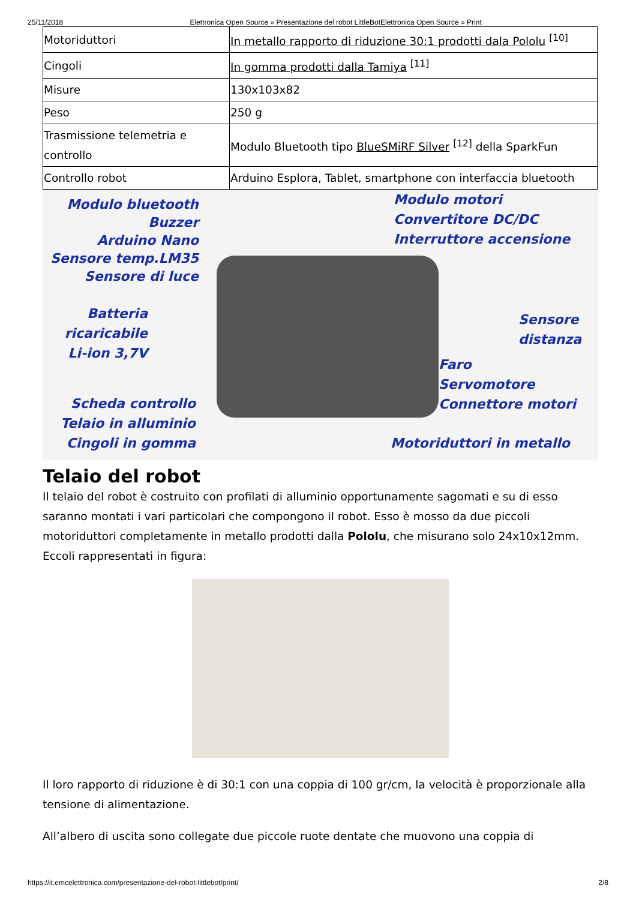25/11/2018 Elettronica Open Source » Presentazione del robot LittleBotElettronica Open Source » Print
| Motoriduttori | In metallo rapporto di riduzione 30:1 prodotti dala Pololu <sup>[10]</sup> |
| Cingoli | In gomma prodotti dalla Tamiya <sup>[11]</sup> |
| Misure | 130x103x82 |
| Peso | 250 g |
| Trasmissione telemetria e controllo | Modulo Bluetooth tipo BlueSMiRF Silver <sup>[12]</sup> della SparkFun |
| Controllo robot | Arduino Esplora, Tablet, smartphone con interfaccia bluetooth |
Modulo bluetooth
Buzzer
Arduino Nano
Sensore temp.LM35
Sensore di luce
Batteria
ricaricabile
Li-ion 3,7V
Scheda controllo
Telaio in alluminio
Cingoli in gomma
Modulo motori
Convertitore DC/DC
Interruttore accensione
Sensore
distanza
Faro
Servomotore
Connettore motori
Motoriduttori in metallo
Telaio del robot
Il telaio del robot è costruito con profilati di alluminio opportunamente sagomati e su di esso saranno montati i vari particolari che compongono il robot. Esso è mosso da due piccoli motoriduttori completamente in metallo prodotti dalla Pololu, che misurano solo 24x10x12mm. Eccoli rappresentati in figura:
Il loro rapporto di riduzione è di 30:1 con una coppia di 100 gr/cm, la velocità è proporzionale alla tensione di alimentazione.
All’albero di uscita sono collegate due piccole ruote dentate che muovono una coppia di
https://it.emcelettronica.com/presentazione-del-robot-littlebot/print/ 2/8